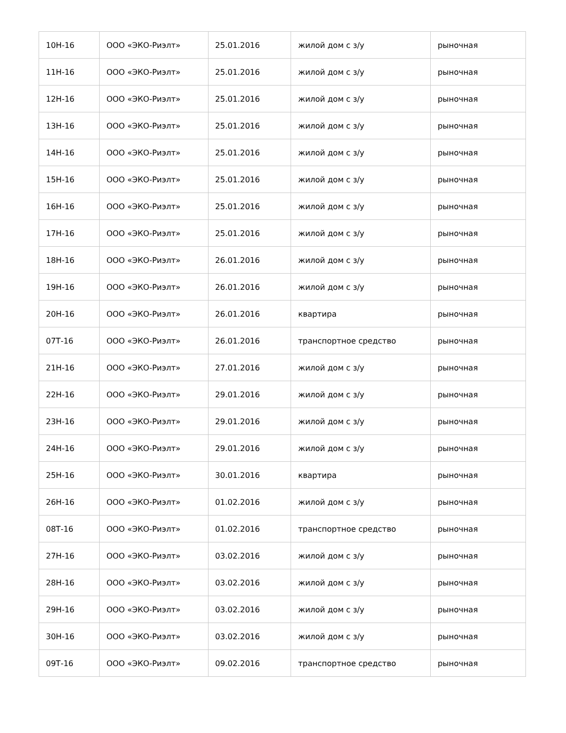| 10Н-16 | ООО «ЭКО-Риэлт» | 25.01.2016 | жилой дом с з/у | рыночная |
| 11Н-16 | ООО «ЭКО-Риэлт» | 25.01.2016 | жилой дом с з/у | рыночная |
| 12Н-16 | ООО «ЭКО-Риэлт» | 25.01.2016 | жилой дом с з/у | рыночная |
| 13Н-16 | ООО «ЭКО-Риэлт» | 25.01.2016 | жилой дом с з/у | рыночная |
| 14Н-16 | ООО «ЭКО-Риэлт» | 25.01.2016 | жилой дом с з/у | рыночная |
| 15Н-16 | ООО «ЭКО-Риэлт» | 25.01.2016 | жилой дом с з/у | рыночная |
| 16Н-16 | ООО «ЭКО-Риэлт» | 25.01.2016 | жилой дом с з/у | рыночная |
| 17Н-16 | ООО «ЭКО-Риэлт» | 25.01.2016 | жилой дом с з/у | рыночная |
| 18Н-16 | ООО «ЭКО-Риэлт» | 26.01.2016 | жилой дом с з/у | рыночная |
| 19Н-16 | ООО «ЭКО-Риэлт» | 26.01.2016 | жилой дом с з/у | рыночная |
| 20Н-16 | ООО «ЭКО-Риэлт» | 26.01.2016 | квартира | рыночная |
| 07Т-16 | ООО «ЭКО-Риэлт» | 26.01.2016 | транспортное средство | рыночная |
| 21Н-16 | ООО «ЭКО-Риэлт» | 27.01.2016 | жилой дом с з/у | рыночная |
| 22Н-16 | ООО «ЭКО-Риэлт» | 29.01.2016 | жилой дом с з/у | рыночная |
| 23Н-16 | ООО «ЭКО-Риэлт» | 29.01.2016 | жилой дом с з/у | рыночная |
| 24Н-16 | ООО «ЭКО-Риэлт» | 29.01.2016 | жилой дом с з/у | рыночная |
| 25Н-16 | ООО «ЭКО-Риэлт» | 30.01.2016 | квартира | рыночная |
| 26Н-16 | ООО «ЭКО-Риэлт» | 01.02.2016 | жилой дом с з/у | рыночная |
| 08Т-16 | ООО «ЭКО-Риэлт» | 01.02.2016 | транспортное средство | рыночная |
| 27Н-16 | ООО «ЭКО-Риэлт» | 03.02.2016 | жилой дом с з/у | рыночная |
| 28Н-16 | ООО «ЭКО-Риэлт» | 03.02.2016 | жилой дом с з/у | рыночная |
| 29Н-16 | ООО «ЭКО-Риэлт» | 03.02.2016 | жилой дом с з/у | рыночная |
| 30Н-16 | ООО «ЭКО-Риэлт» | 03.02.2016 | жилой дом с з/у | рыночная |
| 09Т-16 | ООО «ЭКО-Риэлт» | 09.02.2016 | транспортное средство | рыночная |